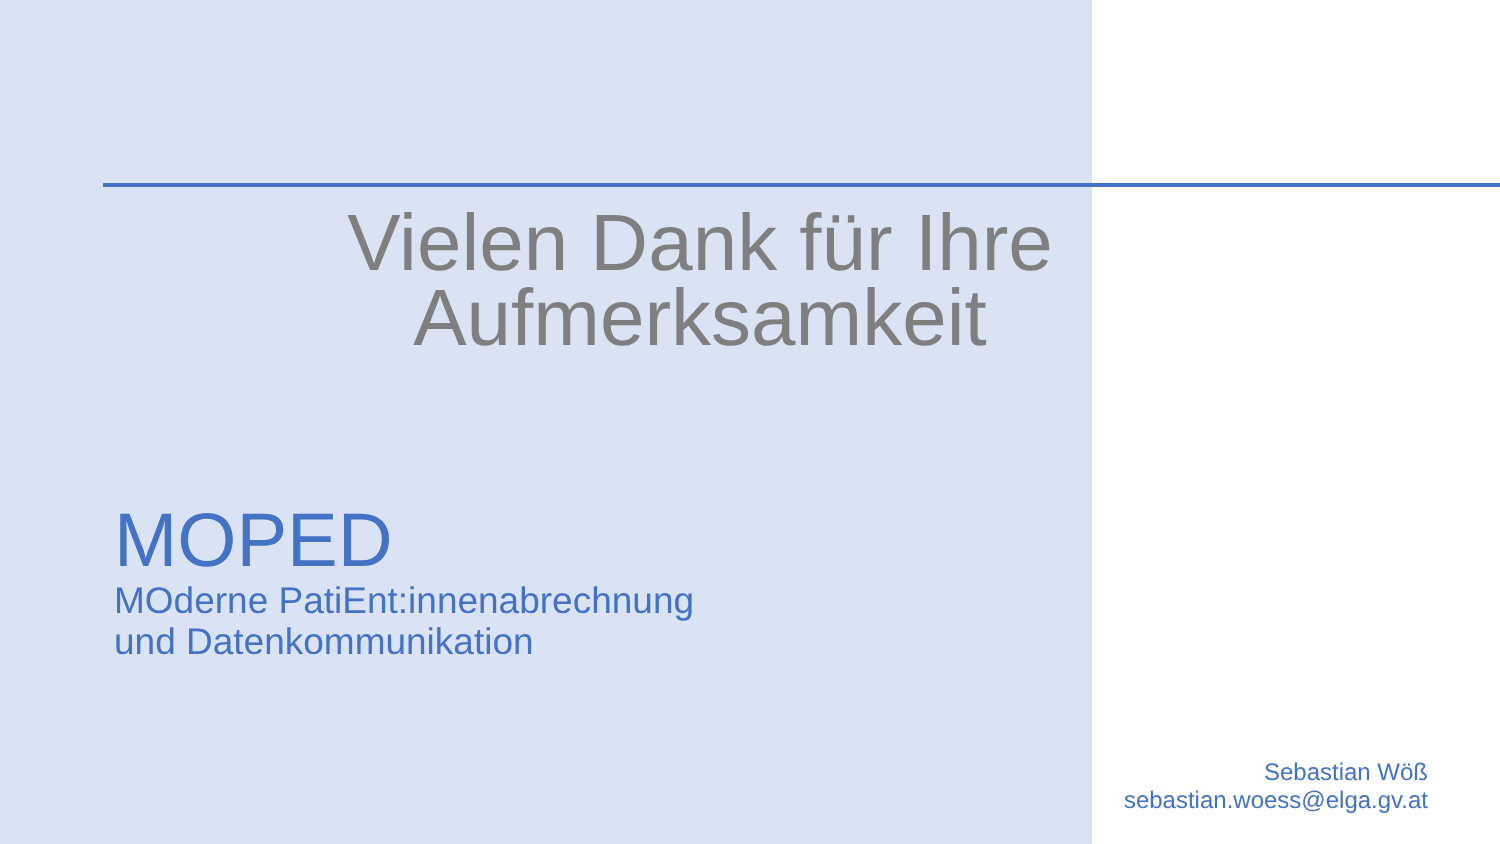Vielen Dank für Ihre Aufmerksamkeit
MOPED
MOderne PatiEnt:innenabrechnung
und Datenkommunikation
Sebastian Wöß
sebastian.woess@elga.gv.at